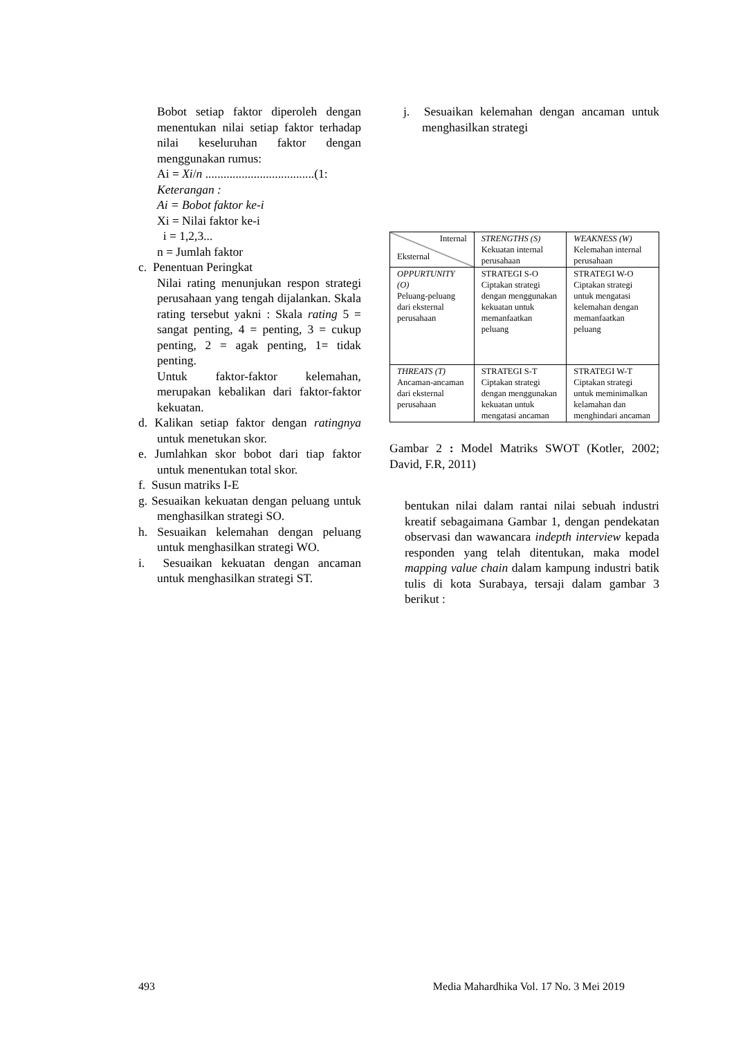Bobot setiap faktor diperoleh dengan menentukan nilai setiap faktor terhadap nilai keseluruhan faktor dengan menggunakan rumus:
Ai = Xi/n ....................................(1:
Keterangan :
Ai = Bobot faktor ke-i
Xi = Nilai faktor ke-i
i = 1,2,3...
n = Jumlah faktor
c. Penentuan Peringkat
Nilai rating menunjukan respon strategi perusahaan yang tengah dijalankan. Skala rating tersebut yakni : Skala rating 5 = sangat penting, 4 = penting, 3 = cukup penting, 2 = agak penting, 1= tidak penting.
Untuk faktor-faktor kelemahan, merupakan kebalikan dari faktor-faktor kekuatan.
d. Kalikan setiap faktor dengan ratingnya untuk menetukan skor.
e. Jumlahkan skor bobot dari tiap faktor untuk menentukan total skor.
f. Susun matriks I-E
g. Sesuaikan kekuatan dengan peluang untuk menghasilkan strategi SO.
h. Sesuaikan kelemahan dengan peluang untuk menghasilkan strategi WO.
i. Sesuaikan kekuatan dengan ancaman untuk menghasilkan strategi ST.
j. Sesuaikan kelemahan dengan ancaman untuk menghasilkan strategi
| Internal Eksternal | STRENGTHS (S) Kekuatan internal perusahaan | WEAKNESS (W) Kelemahan internal perusahaan |
| OPPURTUNITY (O) Peluang-peluang dari eksternal perusahaan | STRATEGI S-O Ciptakan strategi dengan menggunakan kekuatan untuk memanfaatkan peluang | STRATEGI W-O Ciptakan strategi untuk mengatasi kelemahan dengan memanfaatkan peluang |
| THREATS (T) Ancaman-ancaman dari eksternal perusahaan | STRATEGI S-T Ciptakan strategi dengan menggunakan kekuatan untuk mengatasi ancaman | STRATEGI W-T Ciptakan strategi untuk meminimalkan kelamahan dan menghindari ancaman |
Gambar 2 : Model Matriks SWOT (Kotler, 2002; David, F.R, 2011)
bentukan nilai dalam rantai nilai sebuah industri kreatif sebagaimana Gambar 1, dengan pendekatan observasi dan wawancara indepth interview kepada responden yang telah ditentukan, maka model mapping value chain dalam kampung industri batik tulis di kota Surabaya, tersaji dalam gambar 3 berikut :
493 Media Mahardhika Vol. 17 No. 3 Mei 2019